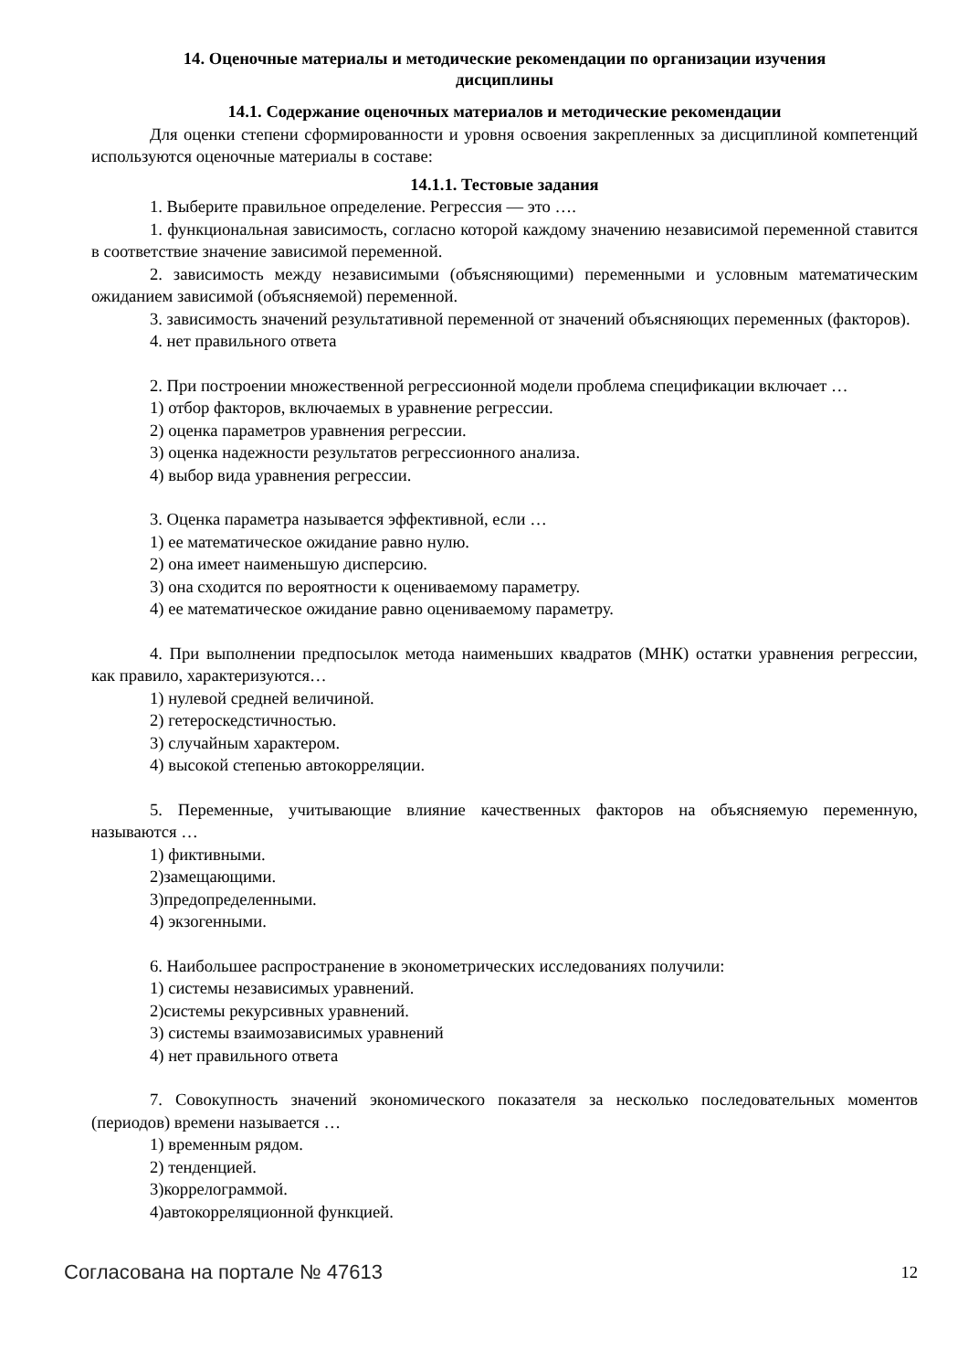14. Оценочные материалы и методические рекомендации по организации изучения
дисциплины
14.1. Содержание оценочных материалов и методические рекомендации
Для оценки степени сформированности и уровня освоения закрепленных за дисциплиной компетенций используются оценочные материалы в составе:
14.1.1. Тестовые задания
1. Выберите правильное определение. Регрессия — это ….
1. функциональная зависимость, согласно которой каждому значению независимой переменной ставится в соответствие значение зависимой переменной.
2. зависимость между независимыми (объясняющими) переменными и условным математическим ожиданием зависимой (объясняемой) переменной.
3. зависимость значений результативной переменной от значений объясняющих переменных (факторов).
4. нет правильного ответа
2. При построении множественной регрессионной модели проблема спецификации включает …
1) отбор факторов, включаемых в уравнение регрессии.
2) оценка параметров уравнения регрессии.
3) оценка надежности результатов регрессионного анализа.
4) выбор вида уравнения регрессии.
3. Оценка параметра называется эффективной, если …
1) ее математическое ожидание равно нулю.
2) она имеет наименьшую дисперсию.
3) она сходится по вероятности к оцениваемому параметру.
4) ее математическое ожидание равно оцениваемому параметру.
4. При выполнении предпосылок метода наименьших квадратов (МНК) остатки уравнения регрессии, как правило, характеризуются…
1) нулевой средней величиной.
2) гетероскедстичностью.
3) случайным характером.
4) высокой степенью автокорреляции.
5. Переменные, учитывающие влияние качественных факторов на объясняемую переменную, называются …
1) фиктивными.
2)замещающими.
3)предопределенными.
4) экзогенными.
6. Наибольшее распространение в эконометрических исследованиях получили:
1) системы независимых уравнений.
2)системы рекурсивных уравнений.
3) системы взаимозависимых уравнений
4) нет правильного ответа
7. Совокупность значений экономического показателя за несколько последовательных моментов (периодов) времени называется …
1) временным рядом.
2) тенденцией.
3)коррелограммой.
4)автокорреляционной функцией.
Согласована на портале № 47613 12